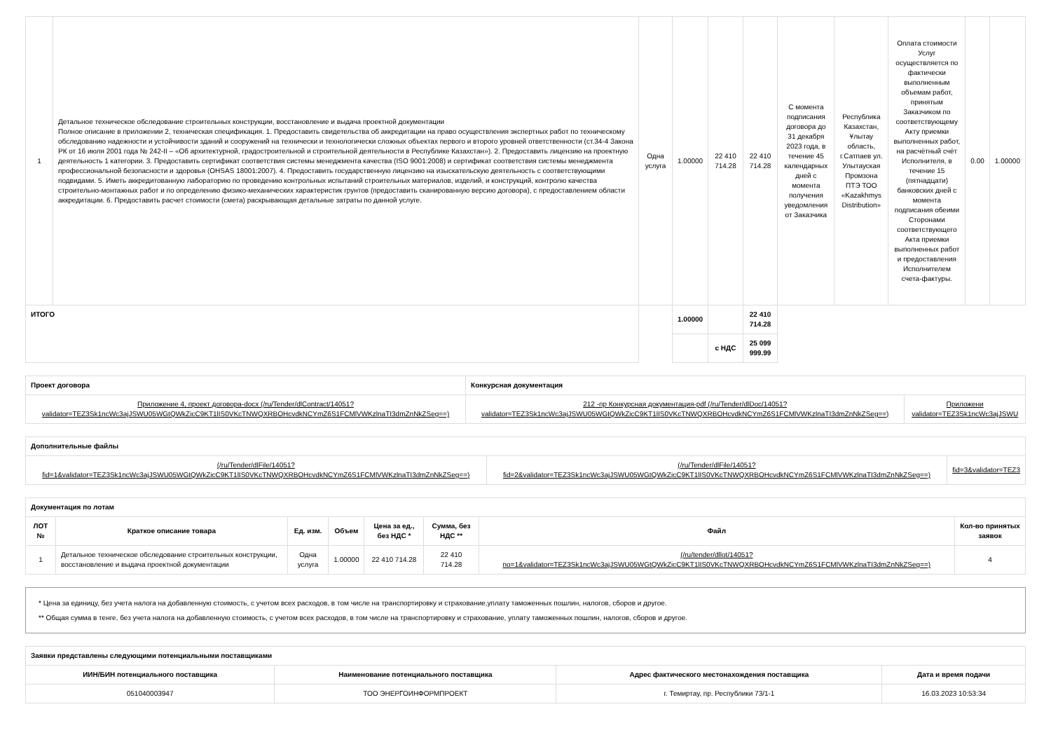| 1 | Детальное техническое обследование строительных конструкции, восстановление и выдача проектной документации Полное описание в приложении 2, техническая спецификация. 1. Предоставить свидетельства об аккредитации на право осуществления экспертных работ по техническому обследованию надежности и устойчивости зданий и сооружений на технически и технологически сложных объектах первого и второго уровней ответственности (ст.34-4 Закона РК от 16 июля 2001 года № 242-II – «Об архитектурной, градостроительной и строительной деятельности в Республике Казахстан»). 2. Предоставить лицензию на проектную деятельность 1 категории. 3. Предоставить сертификат соответствия системы менеджмента качества (ISO 9001:2008) и сертификат соответствия системы менеджмента профессиональной безопасности и здоровья (OHSAS 18001:2007). 4. Предоставить государственную лицензию на изыскательскую деятельность с соответствующими подвидами. 5. Иметь аккредитованную лабораторию по проведению контрольных испытаний строительных материалов, изделий, и конструкций, контролю качества строительно-монтажных работ и по определению физико-механических характеристик грунтов (предоставить сканированную версию договора), с предоставлением области аккредитации. 6. Предоставить расчет стоимости (сметa) раскрывающая детальные затраты по данной услуге. | Одна услуга | 1.00000 | 22 410 714.28 | 22 410 714.28 | С момента подписания договора до 31 декабря 2023 года, в течение 45 календарных дней с момента получения уведомления от Заказчика | Республика Казахстан, Ұлытау область, г.Сатпаев ул. Улытауская Промзона ПТЭ ТОО «Kazakhmys Distribution» | Оплата стоимости Услуг осуществляется по фактически выполненным объемам работ, принятым Заказчиком по соответствующему Акту приемки выполненных работ, на расчётный счёт Исполнителя, в течение 15 (пятнадцати) банковских дней с момента подписания обеими Сторонами соответствующего Акта приемки выполненных работ и предоставления Исполнителем счета-фактуры. | 0.00 | 1.00000 |
| ИТОГО | | | 1.00000 | | 22 410 714.28 | | | | | |
| | | | | с НДС | 25 099 999.99 | | | | | |
| Проект договора | Конкурсная документация | |
| --- | --- | --- |
| Приложение 4, проект договора-docx (/ru/Tender/dlContract/14051? validator=TEZ3Sk1ncWc3ajJSWU05WGtQWkZicC9KT1lIS0VKcTNWQXRBOHcvdkNCYmZ6S1FCMlVWKzlnaTI3dmZnNkZSeg==) | 212 -пр Конкурсная документация-pdf (/ru/Tender/dlDoc/14051? validator=TEZ3Sk1ncWc3ajJSWU05WGtQWkZicC9KT1lIS0VKcTNWQXRBOHcvdkNCYmZ6S1FCMlVWKzlnaTI3dmZnNkZSeg==) | Приложени validator=TEZ3Sk1ncWc3ajJSWU |
| Дополнительные файлы | | |
| --- | --- | --- |
| (/ru/Tender/dlFile/14051? fid=1&validator=TEZ3Sk1ncWc3ajJSWU05WGtQWkZicC9KT1lIS0VKcTNWQXRBOHcvdkNCYmZ6S1FCMlVWKzlnaTI3dmZnNkZSeg==) | (/ru/Tender/dlFile/14051? fid=2&validator=TEZ3Sk1ncWc3ajJSWU05WGtQWkZicC9KT1lIS0VKcTNWQXRBOHcvdkNCYmZ6S1FCMlVWKzlnaTI3dmZnNkZSeg==) | fid=3&validator=TEZ3 |
| Документация по лотам | | | | | | | |
| --- | --- | --- | --- | --- | --- | --- | --- |
| ЛОТ № | Краткое описание товара | Ед. изм. | Объем | Цена за ед., без НДС * | Сумма, без НДС ** | Файл | Кол-во принятых заявок |
| 1 | Детальное техническое обследование строительных конструкции, восстановление и выдача проектной документации | Одна услуга | 1.00000 | 22 410 714.28 | 22 410 714.28 | (/ru/tender/dllot/14051? no=1&validator=TEZ3Sk1ncWc3ajJSWU05WGtQWkZicC9KT1lIS0VKcTNWQXRBOHcvdkNCYmZ6S1FCMlVWKzlnaTI3dmZnNkZSeg==) | 4 |
* Цена за единицу, без учета налога на добавленную стоимость, с учетом всех расходов, в том числе на транспортировку и страхование,уплату таможенных пошлин, налогов, сборов и другое.
** Общая сумма в тенге, без учета налога на добавленную стоимость, с учетом всех расходов, в том числе на транспортировку и страхование, уплату таможенных пошлин, налогов, сборов и другое.
| Заявки представлены следующими потенциальными поставщиками | | | |
| --- | --- | --- | --- |
| ИИН/БИН потенциального поставщика | Наименование потенциального поставщика | Адрес фактического местонахождения поставщика | Дата и время подачи |
| 051040003947 | ТОО ЭНЕРГОИНФОРМПРОЕКТ | г. Темиртау, пр. Республики 73/1-1 | 16.03.2023 10:53:34 |